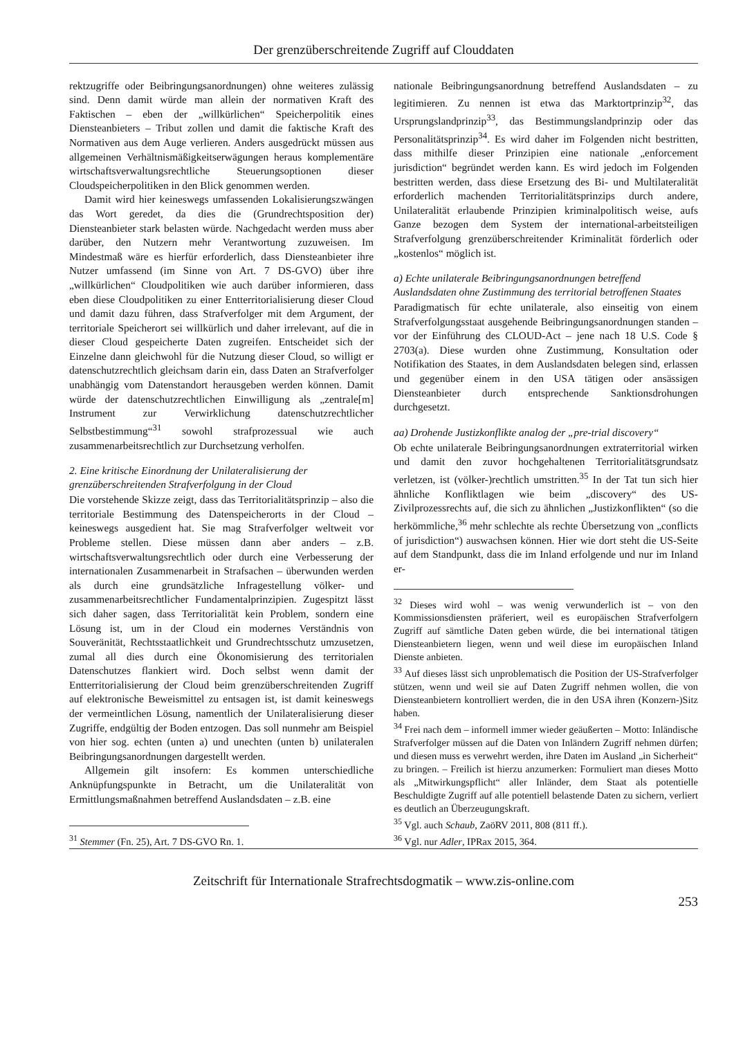Der grenzüberschreitende Zugriff auf Clouddaten
rektzugriffe oder Beibringungsanordnungen) ohne weiteres zulässig sind. Denn damit würde man allein der normativen Kraft des Faktischen – eben der „willkürlichen“ Speicherpolitik eines Diensteanbieters – Tribut zollen und damit die faktische Kraft des Normativen aus dem Auge verlieren. Anders ausgedrückt müssen aus allgemeinen Verhältnismäßigkeitserwägungen heraus komplementäre wirtschaftsverwaltungsrechtliche Steuerungsoptionen dieser Cloudspeicherpolitiken in den Blick genommen werden.
Damit wird hier keineswegs umfassenden Lokalisierungszwängen das Wort geredet, da dies die (Grundrechtsposition der) Diensteanbieter stark belasten würde. Nachgedacht werden muss aber darüber, den Nutzern mehr Verantwortung zuzuweisen. Im Mindestmaß wäre es hierfür erforderlich, dass Diensteanbieter ihre Nutzer umfassend (im Sinne von Art. 7 DS-GVO) über ihre „willkürlichen“ Cloudpolitiken wie auch darüber informieren, dass eben diese Cloudpolitiken zu einer Entterritorialisierung dieser Cloud und damit dazu führen, dass Strafverfolger mit dem Argument, der territoriale Speicherort sei willkürlich und daher irrelevant, auf die in dieser Cloud gespeicherte Daten zugreifen. Entscheidet sich der Einzelne dann gleichwohl für die Nutzung dieser Cloud, so willigt er datenschutzrechtlich gleichsam darin ein, dass Daten an Strafverfolger unabhängig vom Datenstandort herausgeben werden können. Damit würde der datenschutzrechtlichen Einwilligung als „zentrale[m] Instrument zur Verwirklichung datenschutzrechtlicher Selbstbestimmung“<sup>31</sup> sowohl strafprozessual wie auch zusammenarbeitsrechtlich zur Durchsetzung verholfen.
2. Eine kritische Einordnung der Unilateralisierung der grenzüberschreitenden Strafverfolgung in der Cloud
Die vorstehende Skizze zeigt, dass das Territorialitätsprinzip – also die territoriale Bestimmung des Datenspeicherorts in der Cloud – keineswegs ausgedient hat. Sie mag Strafverfolger weltweit vor Probleme stellen. Diese müssen dann aber anders – z.B. wirtschaftsverwaltungsrechtlich oder durch eine Verbesserung der internationalen Zusammenarbeit in Strafsachen – überwunden werden als durch eine grundsätzliche Infragestellung völker- und zusammenarbeitsrechtlicher Fundamentalprinzipien. Zugespitzt lässt sich daher sagen, dass Territorialität kein Problem, sondern eine Lösung ist, um in der Cloud ein modernes Verständnis von Souveränität, Rechtsstaatlichkeit und Grundrechtsschutz umzusetzen, zumal all dies durch eine Ökonomisierung des territorialen Datenschutzes flankiert wird. Doch selbst wenn damit der Entterritorialisierung der Cloud beim grenzüberschreitenden Zugriff auf elektronische Beweismittel zu entsagen ist, ist damit keineswegs der vermeintlichen Lösung, namentlich der Unilateralisierung dieser Zugriffe, endgültig der Boden entzogen. Das soll nunmehr am Beispiel von hier sog. echten (unten a) und unechten (unten b) unilateralen Beibringungsanordnungen dargestellt werden.
Allgemein gilt insofern: Es kommen unterschiedliche Anknüpfungspunkte in Betracht, um die Unilateralität von Ermittlungsmaßnahmen betreffend Auslandsdaten – z.B. eine
<sup>31</sup> Stemmer (Fn. 25), Art. 7 DS-GVO Rn. 1.
nationale Beibringungsanordnung betreffend Auslandsdaten – zu legitimieren. Zu nennen ist etwa das Marktortprinzip<sup>32</sup>, das Ursprungslandprinzip<sup>33</sup>, das Bestimmungslandprinzip oder das Personalitätsprinzip<sup>34</sup>. Es wird daher im Folgenden nicht bestritten, dass mithilfe dieser Prinzipien eine nationale „enforcement jurisdiction“ begründet werden kann. Es wird jedoch im Folgenden bestritten werden, dass diese Ersetzung des Bi- und Multilateralität erforderlich machenden Territorialitätsprinzips durch andere, Unilateralität erlaubende Prinzipien kriminalpolitisch weise, aufs Ganze bezogen dem System der international-arbeitsteiligen Strafverfolgung grenzüberschreitender Kriminalität förderlich oder „kostenlos“ möglich ist.
a) Echte unilaterale Beibringungsanordnungen betreffend Auslandsdaten ohne Zustimmung des territorial betroffenen Staates
Paradigmatisch für echte unilaterale, also einseitig von einem Strafverfolgungsstaat ausgehende Beibringungsanordnungen standen – vor der Einführung des CLOUD-Act – jene nach 18 U.S. Code § 2703(a). Diese wurden ohne Zustimmung, Konsultation oder Notifikation des Staates, in dem Auslandsdaten belegen sind, erlassen und gegenüber einem in den USA tätigen oder ansässigen Diensteanbieter durch entsprechende Sanktionsdrohungen durchgesetzt.
aa) Drohende Justizkonflikte analog der „pre-trial discovery“
Ob echte unilaterale Beibringungsanordnungen extraterritorial wirken und damit den zuvor hochgehaltenen Territorialitätsgrundsatz verletzen, ist (völker-)rechtlich umstritten.<sup>35</sup> In der Tat tun sich hier ähnliche Konfliktlagen wie beim „discovery“ des US-Zivilprozessrechts auf, die sich zu ähnlichen „Justizkonflikten“ (so die herkömmliche,<sup>36</sup> mehr schlechte als rechte Übersetzung von „conflicts of jurisdiction“) auswachsen können. Hier wie dort steht die US-Seite auf dem Standpunkt, dass die im Inland erfolgende und nur im Inland er-
<sup>32</sup> Dieses wird wohl – was wenig verwunderlich ist – von den Kommissionsdiensten präferiert, weil es europäischen Strafverfolgern Zugriff auf sämtliche Daten geben würde, die bei international tätigen Diensteanbietern liegen, wenn und weil diese im europäischen Inland Dienste anbieten.
<sup>33</sup> Auf dieses lässt sich unproblematisch die Position der US-Strafverfolger stützen, wenn und weil sie auf Daten Zugriff nehmen wollen, die von Diensteanbietern kontrolliert werden, die in den USA ihren (Konzern-)Sitz haben.
<sup>34</sup> Frei nach dem – informell immer wieder geäußerten – Motto: Inländische Strafverfolger müssen auf die Daten von Inländern Zugriff nehmen dürfen; und diesen muss es verwehrt werden, ihre Daten im Ausland „in Sicherheit“ zu bringen. – Freilich ist hierzu anzumerken: Formuliert man dieses Motto als „Mitwirkungspflicht“ aller Inländer, dem Staat als potentielle Beschuldigte Zugriff auf alle potentiell belastende Daten zu sichern, verliert es deutlich an Überzeugungskraft.
<sup>35</sup> Vgl. auch Schaub, ZaöRV 2011, 808 (811 ff.).
<sup>36</sup> Vgl. nur Adler, IPRax 2015, 364.
Zeitschrift für Internationale Strafrechtsdogmatik – www.zis-online.com
253